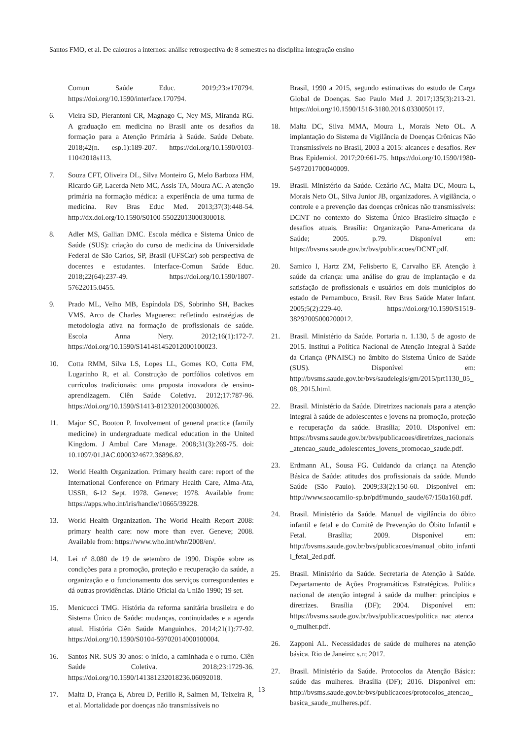Santos FMO, et al. De calouros a internos: análise retrospectiva de 8 semestres na disciplina integração ensino
Comun Saúde Educ. 2019;23:e170794. https://doi.org/10.1590/interface.170794.
6. Vieira SD, Pierantoni CR, Magnago C, Ney MS, Miranda RG. A graduação em medicina no Brasil ante os desafios da formação para a Atenção Primária à Saúde. Saúde Debate. 2018;42(n. esp.1):189-207. https://doi.org/10.1590/0103-11042018s113.
7. Souza CFT, Oliveira DL, Silva Monteiro G, Melo Barboza HM, Ricardo GP, Lacerda Neto MC, Assis TA, Moura AC. A atenção primária na formação médica: a experiência de uma turma de medicina. Rev Bras Educ Med. 2013;37(3):448-54. http://dx.doi.org/10.1590/S0100-55022013000300018.
8. Adler MS, Gallian DMC. Escola médica e Sistema Único de Saúde (SUS): criação do curso de medicina da Universidade Federal de São Carlos, SP, Brasil (UFSCar) sob perspectiva de docentes e estudantes. Interface-Comun Saúde Educ. 2018;22(64):237-49. https://doi.org/10.1590/1807-57622015.0455.
9. Prado ML, Velho MB, Espíndola DS, Sobrinho SH, Backes VMS. Arco de Charles Maguerez: refletindo estratégias de metodologia ativa na formação de profissionais de saúde. Escola Anna Nery. 2012;16(1):172-7. https://doi.org/10.1590/S141481452012000100023.
10. Cotta RMM, Silva LS, Lopes LL, Gomes KO, Cotta FM, Lugarinho R, et al. Construção de portfólios coletivos em currículos tradicionais: uma proposta inovadora de ensino-aprendizagem. Ciên Saúde Coletiva. 2012;17:787-96. https://doi.org/10.1590/S1413-81232012000300026.
11. Major SC, Booton P. Involvement of general practice (family medicine) in undergraduate medical education in the United Kingdom. J Ambul Care Manage. 2008;31(3):269-75. doi: 10.1097/01.JAC.0000324672.36896.82.
12. World Health Organization. Primary health care: report of the International Conference on Primary Health Care, Alma-Ata, USSR, 6-12 Sept. 1978. Geneve; 1978. Available from: https://apps.who.int/iris/handle/10665/39228.
13. World Health Organization. The World Health Report 2008: primary health care: now more than ever. Geneve; 2008. Available from: https://www.who.int/whr/2008/en/.
14. Lei nº 8.080 de 19 de setembro de 1990. Dispõe sobre as condições para a promoção, proteção e recuperação da saúde, a organização e o funcionamento dos serviços correspondentes e dá outras providências. Diário Oficial da União 1990; 19 set.
15. Menicucci TMG. História da reforma sanitária brasileira e do Sistema Único de Saúde: mudanças, continuidades e a agenda atual. História Ciên Saúde Manguinhos. 2014;21(1):77-92. https://doi.org/10.1590/S0104-59702014000100004.
16. Santos NR. SUS 30 anos: o início, a caminhada e o rumo. Ciên Saúde Coletiva. 2018;23:1729-36. https://doi.org/10.1590/141381232018236.06092018.
17. Malta D, França E, Abreu D, Perillo R, Salmen M, Teixeira R, et al. Mortalidade por doenças não transmissíveis no
Brasil, 1990 a 2015, segundo estimativas do estudo de Carga Global de Doenças. Sao Paulo Med J. 2017;135(3):213-21. https://doi.org/10.1590/1516-3180.2016.0330050117.
18. Malta DC, Silva MMA, Moura L, Morais Neto OL. A implantação do Sistema de Vigilância de Doenças Crônicas Não Transmissíveis no Brasil, 2003 a 2015: alcances e desafios. Rev Bras Epidemiol. 2017;20:661-75. https://doi.org/10.1590/1980-5497201700040009.
19. Brasil. Ministério da Saúde. Cezário AC, Malta DC, Moura L, Morais Neto OL, Silva Junior JB, organizadores. A vigilância, o controle e a prevenção das doenças crônicas não transmissíveis: DCNT no contexto do Sistema Único Brasileiro-situação e desafios atuais. Brasília: Organização Pana-Americana da Saúde; 2005. p.79. Disponível em: https://bvsms.saude.gov.br/bvs/publicacoes/DCNT.pdf.
20. Samico I, Hartz ZM, Felisberto E, Carvalho EF. Atenção à saúde da criança: uma análise do grau de implantação e da satisfação de profissionais e usuários em dois municípios do estado de Pernambuco, Brasil. Rev Bras Saúde Mater Infant. 2005;5(2):229-40. https://doi.org/10.1590/S1519-38292005000200012.
21. Brasil. Ministério da Saúde. Portaria n. 1.130, 5 de agosto de 2015. Institui a Política Nacional de Atenção Integral à Saúde da Criança (PNAISC) no âmbito do Sistema Único de Saúde (SUS). Disponível em: http://bvsms.saude.gov.br/bvs/saudelegis/gm/2015/prt1130_05_08_2015.html.
22. Brasil. Ministério da Saúde. Diretrizes nacionais para a atenção integral à saúde de adolescentes e jovens na promoção, proteção e recuperação da saúde. Brasília; 2010. Disponível em: https://bvsms.saude.gov.br/bvs/publicacoes/diretrizes_nacionais_atencao_saude_adolescentes_jovens_promocao_saude.pdf.
23. Erdmann AL, Sousa FG. Cuidando da criança na Atenção Básica de Saúde: atitudes dos profissionais da saúde. Mundo Saúde (São Paulo). 2009;33(2):150-60. Disponível em: http://www.saocamilo-sp.br/pdf/mundo_saude/67/150a160.pdf.
24. Brasil. Ministério da Saúde. Manual de vigilância do óbito infantil e fetal e do Comitê de Prevenção do Óbito Infantil e Fetal. Brasília; 2009. Disponível em: http://bvsms.saude.gov.br/bvs/publicacoes/manual_obito_infantil_fetal_2ed.pdf.
25. Brasil. Ministério da Saúde. Secretaria de Atenção à Saúde. Departamento de Ações Programáticas Estratégicas. Política nacional de atenção integral à saúde da mulher: princípios e diretrizes. Brasília (DF); 2004. Disponível em: https://bvsms.saude.gov.br/bvs/publicacoes/politica_nac_atencao_mulher.pdf.
26. Zapponi AL. Necessidades de saúde de mulheres na atenção básica. Rio de Janeiro: s.n; 2017.
27. Brasil. Ministério da Saúde. Protocolos da Atenção Básica: saúde das mulheres. Brasília (DF); 2016. Disponível em: http://bvsms.saude.gov.br/bvs/publicacoes/protocolos_atencao_basica_saude_mulheres.pdf.
13